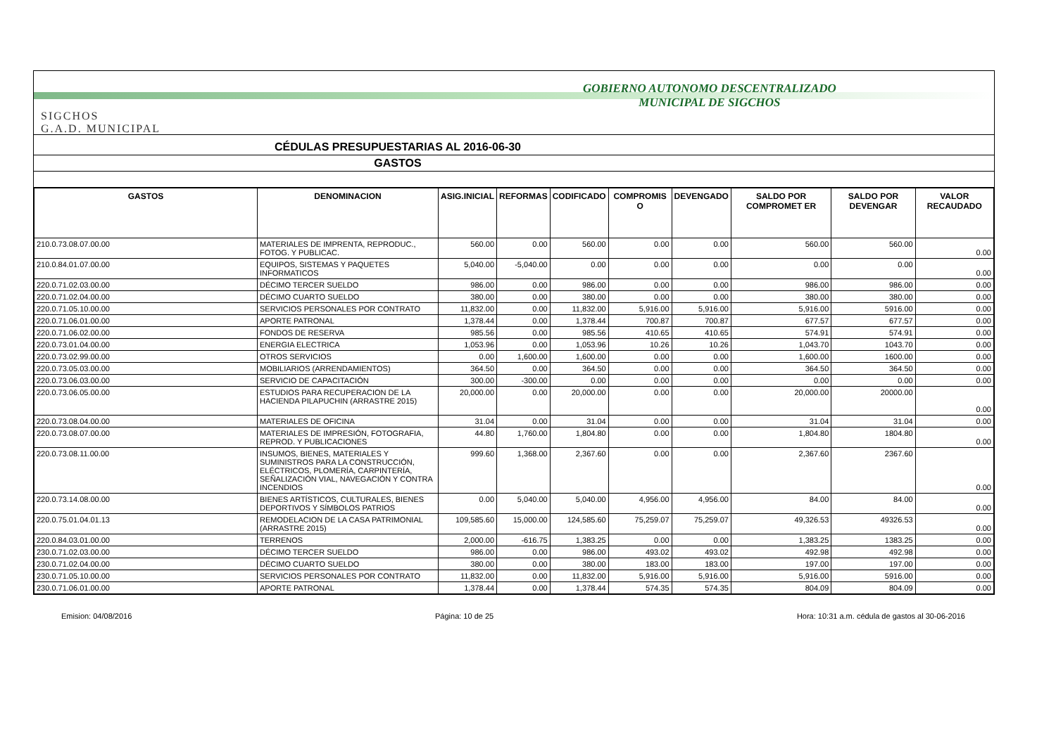SIGCHOS
G.A.D. MUNICIPAL
GOBIERNO AUTONOMO DESCENTRALIZADO
MUNICIPAL DE SIGCHOS
CÉDULAS PRESUPUESTARIAS AL 2016-06-30
GASTOS
| GASTOS | DENOMINACION | ASIG.INICIAL | REFORMAS | CODIFICADO | COMPROMIS O | DEVENGADO | SALDO POR COMPROMET ER | SALDO POR DEVENGAR | VALOR RECAUDADO |
| --- | --- | --- | --- | --- | --- | --- | --- | --- | --- |
| 210.0.73.08.07.00.00 | MATERIALES DE IMPRENTA, REPRODUC., FOTOG. Y PUBLICAC. | 560.00 | 0.00 | 560.00 | 0.00 | 0.00 | 560.00 | 560.00 | 0.00 |
| 210.0.84.01.07.00.00 | EQUIPOS, SISTEMAS Y PAQUETES INFORMATICOS | 5,040.00 | -5,040.00 | 0.00 | 0.00 | 0.00 | 0.00 | 0.00 | 0.00 |
| 220.0.71.02.03.00.00 | DÉCIMO TERCER SUELDO | 986.00 | 0.00 | 986.00 | 0.00 | 0.00 | 986.00 | 986.00 | 0.00 |
| 220.0.71.02.04.00.00 | DÉCIMO CUARTO SUELDO | 380.00 | 0.00 | 380.00 | 0.00 | 0.00 | 380.00 | 380.00 | 0.00 |
| 220.0.71.05.10.00.00 | SERVICIOS PERSONALES POR CONTRATO | 11,832.00 | 0.00 | 11,832.00 | 5,916.00 | 5,916.00 | 5,916.00 | 5916.00 | 0.00 |
| 220.0.71.06.01.00.00 | APORTE PATRONAL | 1,378.44 | 0.00 | 1,378.44 | 700.87 | 700.87 | 677.57 | 677.57 | 0.00 |
| 220.0.71.06.02.00.00 | FONDOS DE RESERVA | 985.56 | 0.00 | 985.56 | 410.65 | 410.65 | 574.91 | 574.91 | 0.00 |
| 220.0.73.01.04.00.00 | ENERGIA ELECTRICA | 1,053.96 | 0.00 | 1,053.96 | 10.26 | 10.26 | 1,043.70 | 1043.70 | 0.00 |
| 220.0.73.02.99.00.00 | OTROS SERVICIOS | 0.00 | 1,600.00 | 1,600.00 | 0.00 | 0.00 | 1,600.00 | 1600.00 | 0.00 |
| 220.0.73.05.03.00.00 | MOBILIARIOS (ARRENDAMIENTOS) | 364.50 | 0.00 | 364.50 | 0.00 | 0.00 | 364.50 | 364.50 | 0.00 |
| 220.0.73.06.03.00.00 | SERVICIO DE CAPACITACIÓN | 300.00 | -300.00 | 0.00 | 0.00 | 0.00 | 0.00 | 0.00 | 0.00 |
| 220.0.73.06.05.00.00 | ESTUDIOS PARA RECUPERACION DE LA HACIENDA PILAPUCHIN (ARRASTRE 2015) | 20,000.00 | 0.00 | 20,000.00 | 0.00 | 0.00 | 20,000.00 | 20000.00 | 0.00 |
| 220.0.73.08.04.00.00 | MATERIALES DE OFICINA | 31.04 | 0.00 | 31.04 | 0.00 | 0.00 | 31.04 | 31.04 | 0.00 |
| 220.0.73.08.07.00.00 | MATERIALES DE IMPRESIÓN, FOTOGRAFIA, REPROD. Y PUBLICACIONES | 44.80 | 1,760.00 | 1,804.80 | 0.00 | 0.00 | 1,804.80 | 1804.80 | 0.00 |
| 220.0.73.08.11.00.00 | INSUMOS, BIENES, MATERIALES Y SUMINISTROS PARA LA CONSTRUCCIÓN, ELÉCTRICOS, PLOMERÍA, CARPINTERÍA, SEÑALIZACIÓN VIAL, NAVEGACIÓN Y CONTRA INCENDIOS | 999.60 | 1,368.00 | 2,367.60 | 0.00 | 0.00 | 2,367.60 | 2367.60 | 0.00 |
| 220.0.73.14.08.00.00 | BIENES ARTÍSTICOS, CULTURALES, BIENES DEPORTIVOS Y SÍMBOLOS PATRIOS | 0.00 | 5,040.00 | 5,040.00 | 4,956.00 | 4,956.00 | 84.00 | 84.00 | 0.00 |
| 220.0.75.01.04.01.13 | REMODELACION DE LA CASA PATRIMONIAL (ARRASTRE 2015) | 109,585.60 | 15,000.00 | 124,585.60 | 75,259.07 | 75,259.07 | 49,326.53 | 49326.53 | 0.00 |
| 220.0.84.03.01.00.00 | TERRENOS | 2,000.00 | -616.75 | 1,383.25 | 0.00 | 0.00 | 1,383.25 | 1383.25 | 0.00 |
| 230.0.71.02.03.00.00 | DÉCIMO TERCER SUELDO | 986.00 | 0.00 | 986.00 | 493.02 | 493.02 | 492.98 | 492.98 | 0.00 |
| 230.0.71.02.04.00.00 | DÉCIMO CUARTO SUELDO | 380.00 | 0.00 | 380.00 | 183.00 | 183.00 | 197.00 | 197.00 | 0.00 |
| 230.0.71.05.10.00.00 | SERVICIOS PERSONALES POR CONTRATO | 11,832.00 | 0.00 | 11,832.00 | 5,916.00 | 5,916.00 | 5,916.00 | 5916.00 | 0.00 |
| 230.0.71.06.01.00.00 | APORTE PATRONAL | 1,378.44 | 0.00 | 1,378.44 | 574.35 | 574.35 | 804.09 | 804.09 | 0.00 |
Emision: 04/08/2016 Página: 10 de 25 Hora: 10:31 a.m. cédula de gastos al 30-06-2016